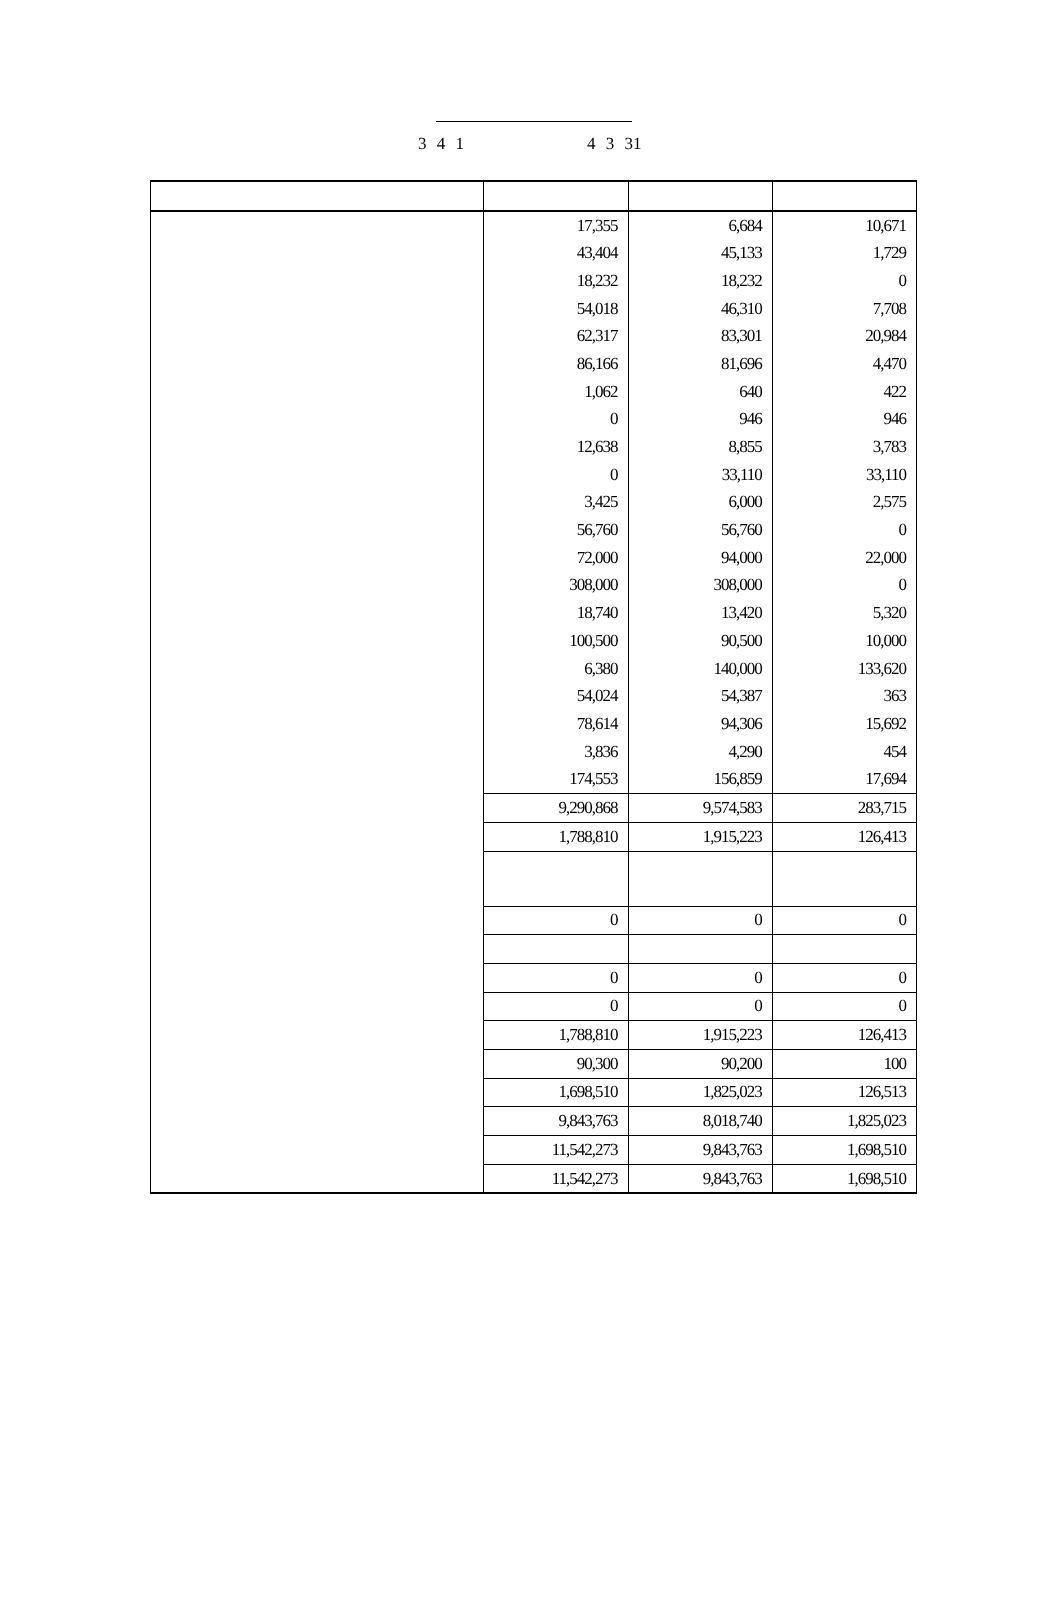3 4 1 4 3 31
| | 17,355 | 6,684 | 10,671 |
| | 43,404 | 45,133 | 1,729 |
| | 18,232 | 18,232 | 0 |
| | 54,018 | 46,310 | 7,708 |
| | 62,317 | 83,301 | 20,984 |
| | 86,166 | 81,696 | 4,470 |
| | 1,062 | 640 | 422 |
| | 0 | 946 | 946 |
| | 12,638 | 8,855 | 3,783 |
| | 0 | 33,110 | 33,110 |
| | 3,425 | 6,000 | 2,575 |
| | 56,760 | 56,760 | 0 |
| | 72,000 | 94,000 | 22,000 |
| | 308,000 | 308,000 | 0 |
| | 18,740 | 13,420 | 5,320 |
| | 100,500 | 90,500 | 10,000 |
| | 6,380 | 140,000 | 133,620 |
| | 54,024 | 54,387 | 363 |
| | 78,614 | 94,306 | 15,692 |
| | 3,836 | 4,290 | 454 |
| | 174,553 | 156,859 | 17,694 |
| | 9,290,868 | 9,574,583 | 283,715 |
| | 1,788,810 | 1,915,223 | 126,413 |
| | 0 | 0 | 0 |
| | 0 | 0 | 0 |
| | 0 | 0 | 0 |
| | 1,788,810 | 1,915,223 | 126,413 |
| | 90,300 | 90,200 | 100 |
| | 1,698,510 | 1,825,023 | 126,513 |
| | 9,843,763 | 8,018,740 | 1,825,023 |
| | 11,542,273 | 9,843,763 | 1,698,510 |
| | 11,542,273 | 9,843,763 | 1,698,510 |